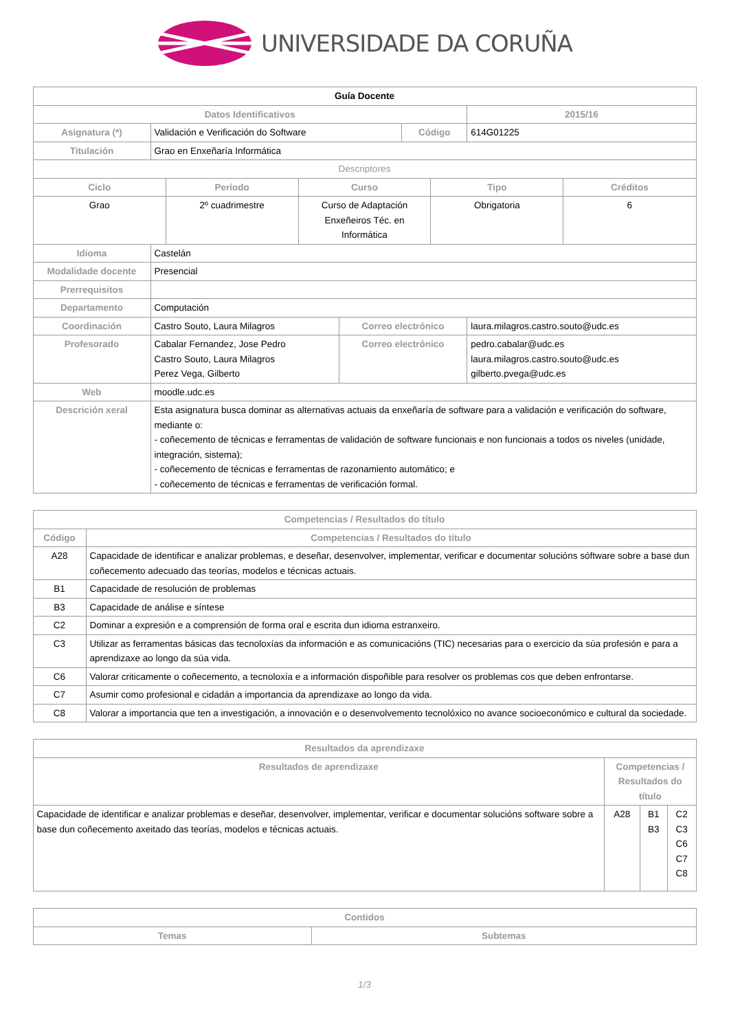UNIVERSIDADE DA CORUÑA
| Guía Docente | | | | | |
| Datos Identificativos | | | | | 2015/16 |
| Asignatura (*) | Validación e Verificación do Software | | Código | | 614G01225 |
| Titulación | Grao en Enxeñaría Informática | | | | |
| Descriptores | | | | | |
| / Ciclo / Período / Curso / Tipo / Créditos / / --- / --- / --- / --- / --- / / Grao / 2º cuadrimestre / Curso de Adaptación Enxeñeiros Téc. en Informática / Obrigatoria / 6 / | | | | | |
| Idioma | Castelán | | | | |
| Modalidade docente | Presencial | | | | |
| Prerrequisitos | | | | | |
| Departamento | Computación | | | | |
| Coordinación | Castro Souto, Laura Milagros | Correo electrónico | | laura.milagros.castro.souto@udc.es | |
| Profesorado | Cabalar Fernandez, Jose Pedro Castro Souto, Laura Milagros Perez Vega, Gilberto | Correo electrónico | | pedro.cabalar@udc.es laura.milagros.castro.souto@udc.es gilberto.pvega@udc.es | |
| Web | moodle.udc.es | | | | |
| Descrición xeral | Esta asignatura busca dominar as alternativas actuais da enxeñaría de software para a validación e verificación do software, mediante o: - coñecemento de técnicas e ferramentas de validación de software funcionais e non funcionais a todos os niveles (unidade, integración, sistema); - coñecemento de técnicas e ferramentas de razonamiento automático; e - coñecemento de técnicas e ferramentas de verificación formal. | | | | |
| Competencias / Resultados do título | |
| --- | --- |
| Código | Competencias / Resultados do título |
| A28 | Capacidade de identificar e analizar problemas, e deseñar, desenvolver, implementar, verificar e documentar solucións sóftware sobre a base dun coñecemento adecuado das teorías, modelos e técnicas actuais. |
| B1 | Capacidade de resolución de problemas |
| B3 | Capacidade de análise e síntese |
| C2 | Dominar a expresión e a comprensión de forma oral e escrita dun idioma estranxeiro. |
| C3 | Utilizar as ferramentas básicas das tecnoloxías da información e as comunicacións (TIC) necesarias para o exercicio da súa profesión e para a aprendizaxe ao longo da súa vida. |
| C6 | Valorar criticamente o coñecemento, a tecnoloxía e a información dispoñible para resolver os problemas cos que deben enfrontarse. |
| C7 | Asumir como profesional e cidadán a importancia da aprendizaxe ao longo da vida. |
| C8 | Valorar a importancia que ten a investigación, a innovación e o desenvolvemento tecnolóxico no avance socioeconómico e cultural da sociedade. |
| Resultados da aprendizaxe | | | |
| --- | --- | --- | --- |
| Resultados de aprendizaxe | Competencias / Resultados do título | | |
| Capacidade de identificar e analizar problemas e deseñar, desenvolver, implementar, verificar e documentar solucións software sobre a base dun coñecemento axeitado das teorías, modelos e técnicas actuais. | A28 | B1 B3 | C2 C3 C6 C7 C8 |
| Contidos | |
| --- | --- |
| Temas | Subtemas |
1/3